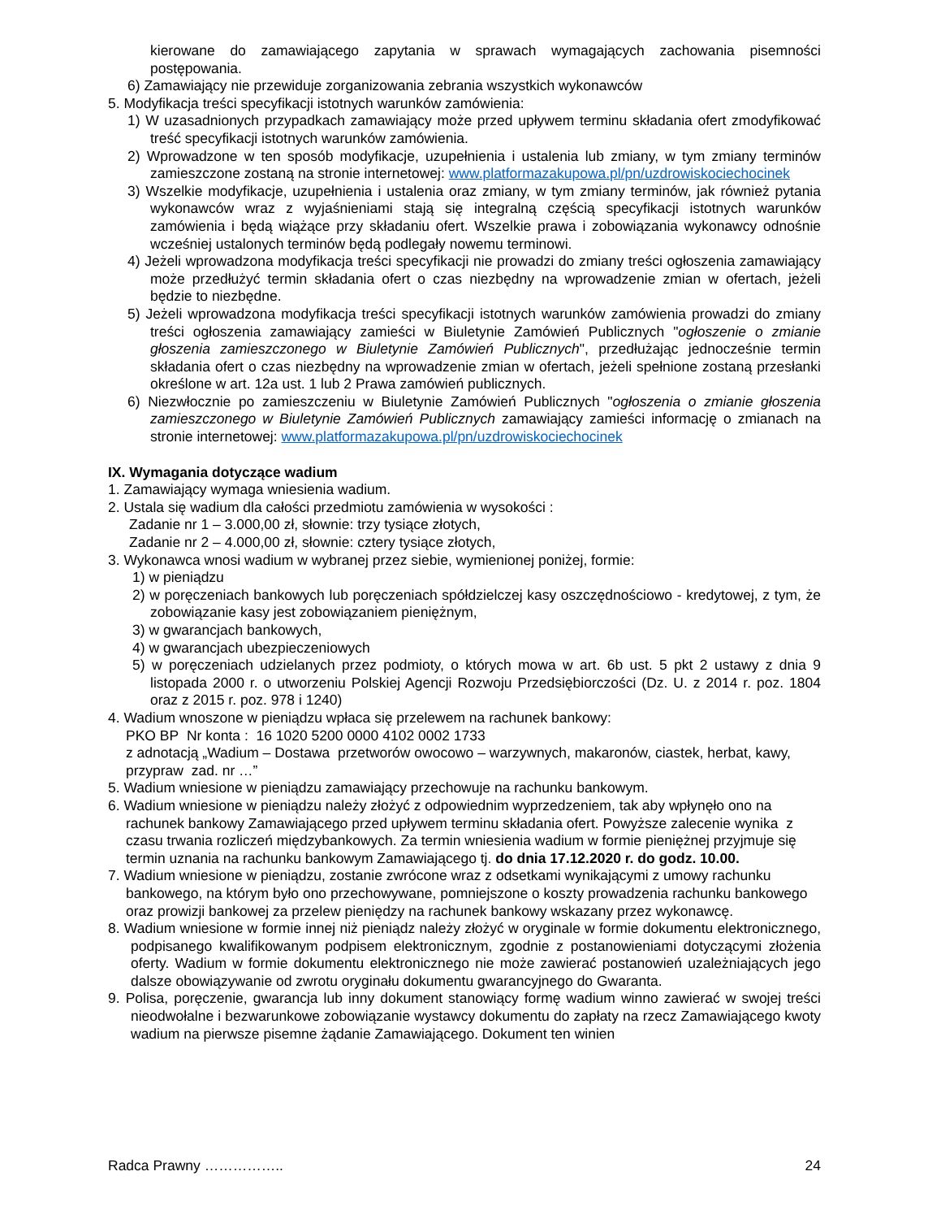kierowane do zamawiającego zapytania w sprawach wymagających zachowania pisemności postępowania.
6) Zamawiający nie przewiduje zorganizowania zebrania wszystkich wykonawców
5. Modyfikacja treści specyfikacji istotnych warunków zamówienia:
1) W uzasadnionych przypadkach zamawiający może przed upływem terminu składania ofert zmodyfikować treść specyfikacji istotnych warunków zamówienia.
2) Wprowadzone w ten sposób modyfikacje, uzupełnienia i ustalenia lub zmiany, w tym zmiany terminów zamieszczone zostaną na stronie internetowej: www.platformazakupowa.pl/pn/uzdrowiskociechocinek
3) Wszelkie modyfikacje, uzupełnienia i ustalenia oraz zmiany, w tym zmiany terminów, jak również pytania wykonawców wraz z wyjaśnieniami stają się integralną częścią specyfikacji istotnych warunków zamówienia i będą wiążące przy składaniu ofert. Wszelkie prawa i zobowiązania wykonawcy odnośnie wcześniej ustalonych terminów będą podlegały nowemu terminowi.
4) Jeżeli wprowadzona modyfikacja treści specyfikacji nie prowadzi do zmiany treści ogłoszenia zamawiający może przedłużyć termin składania ofert o czas niezbędny na wprowadzenie zmian w ofertach, jeżeli będzie to niezbędne.
5) Jeżeli wprowadzona modyfikacja treści specyfikacji istotnych warunków zamówienia prowadzi do zmiany treści ogłoszenia zamawiający zamieści w Biuletynie Zamówień Publicznych "ogłoszenie o zmianie głoszenia zamieszczonego w Biuletynie Zamówień Publicznych", przedłużając jednocześnie termin składania ofert o czas niezbędny na wprowadzenie zmian w ofertach, jeżeli spełnione zostaną przesłanki określone w art. 12a ust. 1 lub 2 Prawa zamówień publicznych.
6) Niezwłocznie po zamieszczeniu w Biuletynie Zamówień Publicznych "ogłoszenia o zmianie głoszenia zamieszczonego w Biuletynie Zamówień Publicznych zamawiający zamieści informację o zmianach na stronie internetowej: www.platformazakupowa.pl/pn/uzdrowiskociechocinek
IX. Wymagania dotyczące wadium
1. Zamawiający wymaga wniesienia wadium.
2. Ustala się wadium dla całości przedmiotu zamówienia w wysokości :
Zadanie nr 1 – 3.000,00 zł, słownie: trzy tysiące złotych,
Zadanie nr 2 – 4.000,00 zł, słownie: cztery tysiące złotych,
3. Wykonawca wnosi wadium w wybranej przez siebie, wymienionej poniżej, formie:
1) w pieniądzu
2) w poręczeniach bankowych lub poręczeniach spółdzielczej kasy oszczędnościowo - kredytowej, z tym, że zobowiązanie kasy jest zobowiązaniem pieniężnym,
3) w gwarancjach bankowych,
4) w gwarancjach ubezpieczeniowych
5) w poręczeniach udzielanych przez podmioty, o których mowa w art. 6b ust. 5 pkt 2 ustawy z dnia 9 listopada 2000 r. o utworzeniu Polskiej Agencji Rozwoju Przedsiębiorczości (Dz. U. z 2014 r. poz. 1804 oraz z 2015 r. poz. 978 i 1240)
4. Wadium wnoszone w pieniądzu wpłaca się przelewem na rachunek bankowy:
PKO BP Nr konta : 16 1020 5200 0000 4102 0002 1733
z adnotacją „Wadium – Dostawa przetworów owocowo – warzywnych, makaronów, ciastek, herbat, kawy, przypraw zad. nr …”
5. Wadium wniesione w pieniądzu zamawiający przechowuje na rachunku bankowym.
6. Wadium wniesione w pieniądzu należy złożyć z odpowiednim wyprzedzeniem, tak aby wpłynęło ono na rachunek bankowy Zamawiającego przed upływem terminu składania ofert. Powyższe zalecenie wynika z czasu trwania rozliczeń międzybankowych. Za termin wniesienia wadium w formie pieniężnej przyjmuje się termin uznania na rachunku bankowym Zamawiającego tj. do dnia 17.12.2020 r. do godz. 10.00.
7. Wadium wniesione w pieniądzu, zostanie zwrócone wraz z odsetkami wynikającymi z umowy rachunku bankowego, na którym było ono przechowywane, pomniejszone o koszty prowadzenia rachunku bankowego oraz prowizji bankowej za przelew pieniędzy na rachunek bankowy wskazany przez wykonawcę.
8. Wadium wniesione w formie innej niż pieniądz należy złożyć w oryginale w formie dokumentu elektronicznego, podpisanego kwalifikowanym podpisem elektronicznym, zgodnie z postanowieniami dotyczącymi złożenia oferty. Wadium w formie dokumentu elektronicznego nie może zawierać postanowień uzależniających jego dalsze obowiązywanie od zwrotu oryginału dokumentu gwarancyjnego do Gwaranta.
9. Polisa, poręczenie, gwarancja lub inny dokument stanowiący formę wadium winno zawierać w swojej treści nieodwołalne i bezwarunkowe zobowiązanie wystawcy dokumentu do zapłaty na rzecz Zamawiającego kwoty wadium na pierwsze pisemne żądanie Zamawiającego. Dokument ten winien
Radca Prawny …………….. 24